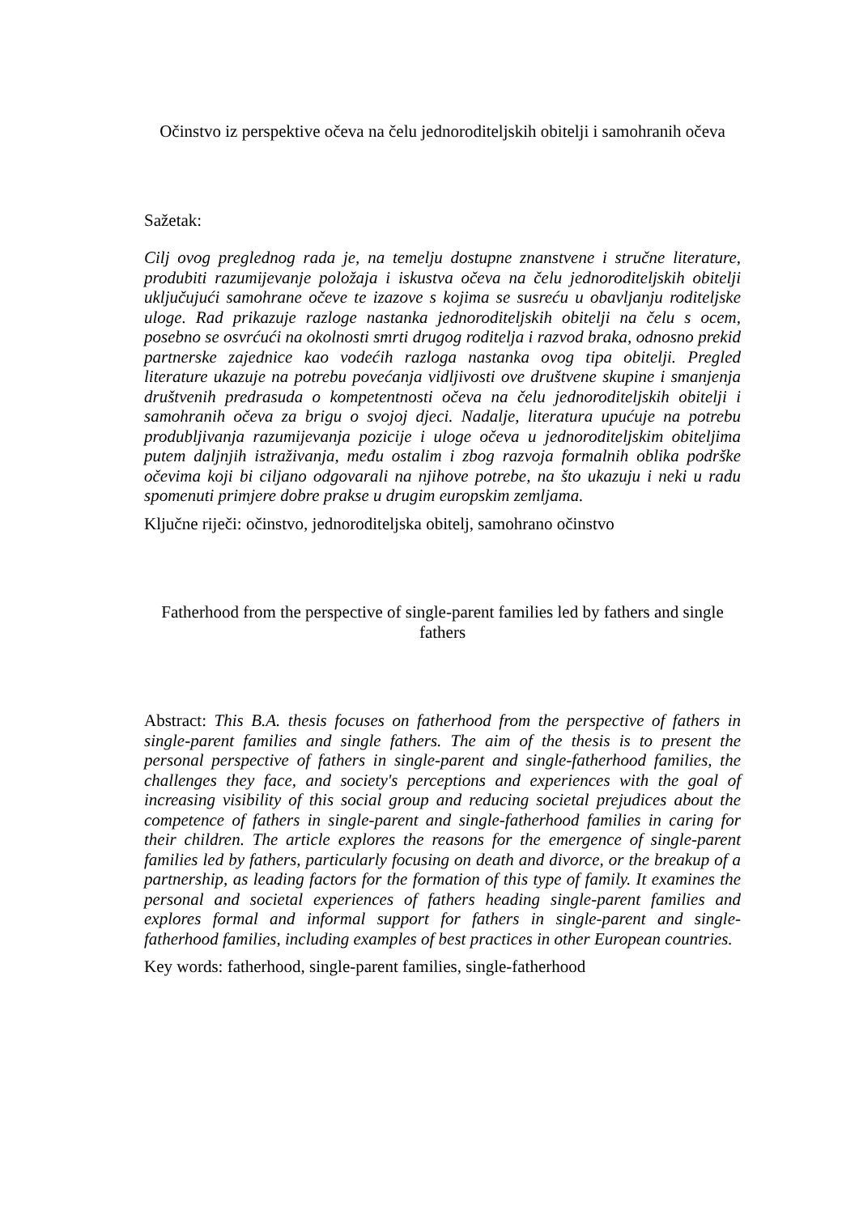Očinstvo iz perspektive očeva na čelu jednoroditeljskih obitelji i samohranih očeva
Sažetak:
Cilj ovog preglednog rada je, na temelju dostupne znanstvene i stručne literature, produbiti razumijevanje položaja i iskustva očeva na čelu jednoroditeljskih obitelji uključujući samohrane očeve te izazove s kojima se susreću u obavljanju roditeljske uloge. Rad prikazuje razloge nastanka jednoroditeljskih obitelji na čelu s ocem, posebno se osvrćući na okolnosti smrti drugog roditelja i razvod braka, odnosno prekid partnerske zajednice kao vodećih razloga nastanka ovog tipa obitelji. Pregled literature ukazuje na potrebu povećanja vidljivosti ove društvene skupine i smanjenja društvenih predrasuda o kompetentnosti očeva na čelu jednoroditeljskih obitelji i samohranih očeva za brigu o svojoj djeci. Nadalje, literatura upućuje na potrebu produbljivanja razumijevanja pozicije i uloge očeva u jednoroditeljskim obiteljima putem daljnjih istraživanja, među ostalim i zbog razvoja formalnih oblika podrške očevima koji bi ciljano odgovarali na njihove potrebe, na što ukazuju i neki u radu spomenuti primjere dobre prakse u drugim europskim zemljama.
Ključne riječi: očinstvo, jednoroditeljska obitelj, samohrano očinstvo
Fatherhood from the perspective of single-parent families led by fathers and single fathers
Abstract: This B.A. thesis focuses on fatherhood from the perspective of fathers in single-parent families and single fathers. The aim of the thesis is to present the personal perspective of fathers in single-parent and single-fatherhood families, the challenges they face, and society's perceptions and experiences with the goal of increasing visibility of this social group and reducing societal prejudices about the competence of fathers in single-parent and single-fatherhood families in caring for their children. The article explores the reasons for the emergence of single-parent families led by fathers, particularly focusing on death and divorce, or the breakup of a partnership, as leading factors for the formation of this type of family. It examines the personal and societal experiences of fathers heading single-parent families and explores formal and informal support for fathers in single-parent and single-fatherhood families, including examples of best practices in other European countries.
Key words: fatherhood, single-parent families, single-fatherhood